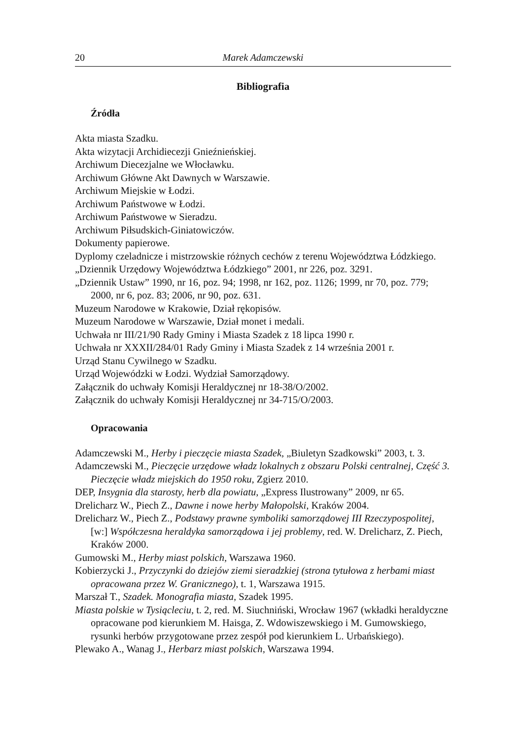20 Marek Adamczewski
Bibliografia
Źródła
Akta miasta Szadku.
Akta wizytacji Archidiecezji Gnieźnieńskiej.
Archiwum Diecezjalne we Włocławku.
Archiwum Główne Akt Dawnych w Warszawie.
Archiwum Miejskie w Łodzi.
Archiwum Państwowe w Łodzi.
Archiwum Państwowe w Sieradzu.
Archiwum Piłsudskich-Giniatowiczów.
Dokumenty papierowe.
Dyplomy czeladnicze i mistrzowskie różnych cechów z terenu Województwa Łódzkiego.
„Dziennik Urzędowy Województwa Łódzkiego” 2001, nr 226, poz. 3291.
„Dziennik Ustaw” 1990, nr 16, poz. 94; 1998, nr 162, poz. 1126; 1999, nr 70, poz. 779; 2000, nr 6, poz. 83; 2006, nr 90, poz. 631.
Muzeum Narodowe w Krakowie, Dział rękopisów.
Muzeum Narodowe w Warszawie, Dział monet i medali.
Uchwała nr III/21/90 Rady Gminy i Miasta Szadek z 18 lipca 1990 r.
Uchwała nr XXXII/284/01 Rady Gminy i Miasta Szadek z 14 września 2001 r.
Urząd Stanu Cywilnego w Szadku.
Urząd Wojewódzki w Łodzi. Wydział Samorządowy.
Załącznik do uchwały Komisji Heraldycznej nr 18-38/O/2002.
Załącznik do uchwały Komisji Heraldycznej nr 34-715/O/2003.
Opracowania
Adamczewski M., Herby i pieczęcie miasta Szadek, „Biuletyn Szadkowski” 2003, t. 3.
Adamczewski M., Pieczęcie urzędowe władz lokalnych z obszaru Polski centralnej, Część 3. Pieczęcie władz miejskich do 1950 roku, Zgierz 2010.
DEP, Insygnia dla starosty, herb dla powiatu, „Express Ilustrowany” 2009, nr 65.
Drelicharz W., Piech Z., Dawne i nowe herby Małopolski, Kraków 2004.
Drelicharz W., Piech Z., Podstawy prawne symboliki samorządowej III Rzeczypospolitej, [w:] Współczesna heraldyka samorządowa i jej problemy, red. W. Drelicharz, Z. Piech, Kraków 2000.
Gumowski M., Herby miast polskich, Warszawa 1960.
Kobierzycki J., Przyczynki do dziejów ziemi sieradzkiej (strona tytułowa z herbami miast opracowana przez W. Granicznego), t. 1, Warszawa 1915.
Marszał T., Szadek. Monografia miasta, Szadek 1995.
Miasta polskie w Tysiącleciu, t. 2, red. M. Siuchniński, Wrocław 1967 (wkładki heraldyczne opracowane pod kierunkiem M. Haisga, Z. Wdowiszewskiego i M. Gumowskiego, rysunki herbów przygotowane przez zespół pod kierunkiem L. Urbańskiego).
Plewako A., Wanag J., Herbarz miast polskich, Warszawa 1994.